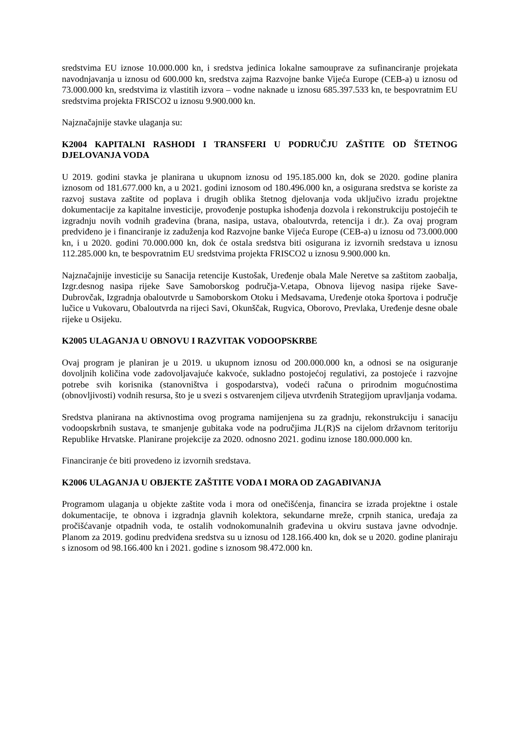sredstvima EU iznose 10.000.000 kn, i sredstva jedinica lokalne samouprave za sufinanciranje projekata navodnjavanja u iznosu od 600.000 kn, sredstva zajma Razvojne banke Vijeća Europe (CEB-a) u iznosu od 73.000.000 kn, sredstvima iz vlastitih izvora – vodne naknade u iznosu 685.397.533 kn, te bespovratnim EU sredstvima projekta FRISCO2 u iznosu 9.900.000 kn.
Najznačajnije stavke ulaganja su:
K2004 KAPITALNI RASHODI I TRANSFERI U PODRUČJU ZAŠTITE OD ŠTETNOG DJELOVANJA VODA
U 2019. godini stavka je planirana u ukupnom iznosu od 195.185.000 kn, dok se 2020. godine planira iznosom od 181.677.000 kn, a u 2021. godini iznosom od 180.496.000 kn, a osigurana sredstva se koriste za razvoj sustava zaštite od poplava i drugih oblika štetnog djelovanja voda uključivo izradu projektne dokumentacije za kapitalne investicije, provođenje postupka ishođenja dozvola i rekonstrukciju postojećih te izgradnju novih vodnih građevina (brana, nasipa, ustava, obaloutvrda, retencija i dr.). Za ovaj program predviđeno je i financiranje iz zaduženja kod Razvojne banke Vijeća Europe (CEB-a) u iznosu od 73.000.000 kn, i u 2020. godini 70.000.000 kn, dok će ostala sredstva biti osigurana iz izvornih sredstava u iznosu 112.285.000 kn, te bespovratnim EU sredstvima projekta FRISCO2 u iznosu 9.900.000 kn.
Najznačajnije investicije su Sanacija retencije Kustošak, Uređenje obala Male Neretve sa zaštitom zaobalja, Izgr.desnog nasipa rijeke Save Samoborskog područja-V.etapa, Obnova lijevog nasipa rijeke Save-Dubrovčak, Izgradnja obaloutvrde u Samoborskom Otoku i Medsavama, Uređenje otoka športova i područje lučice u Vukovaru, Obaloutvrda na rijeci Savi, Okunščak, Rugvica, Oborovo, Prevlaka, Uređenje desne obale rijeke u Osijeku.
K2005 ULAGANJA U OBNOVU I RAZVITAK VODOOPSKRBE
Ovaj program je planiran je u 2019. u ukupnom iznosu od 200.000.000 kn, a odnosi se na osiguranje dovoljnih količina vode zadovoljavajuće kakvoće, sukladno postojećoj regulativi, za postojeće i razvojne potrebe svih korisnika (stanovništva i gospodarstva), vodeći računa o prirodnim mogućnostima (obnovljivosti) vodnih resursa, što je u svezi s ostvarenjem ciljeva utvrđenih Strategijom upravljanja vodama.
Sredstva planirana na aktivnostima ovog programa namijenjena su za gradnju, rekonstrukciju i sanaciju vodoopskrbnih sustava, te smanjenje gubitaka vode na područjima JL(R)S na cijelom državnom teritoriju Republike Hrvatske. Planirane projekcije za 2020. odnosno 2021. godinu iznose 180.000.000 kn.
Financiranje će biti provedeno iz izvornih sredstava.
K2006 ULAGANJA U OBJEKTE ZAŠTITE VODA I MORA OD ZAGAĐIVANJA
Programom ulaganja u objekte zaštite voda i mora od onečišćenja, financira se izrada projektne i ostale dokumentacije, te obnova i izgradnja glavnih kolektora, sekundarne mreže, crpnih stanica, uređaja za pročišćavanje otpadnih voda, te ostalih vodnokomunalnih građevina u okviru sustava javne odvodnje. Planom za 2019. godinu predviđena sredstva su u iznosu od 128.166.400 kn, dok se u 2020. godine planiraju s iznosom od 98.166.400 kn i 2021. godine s iznosom 98.472.000 kn.